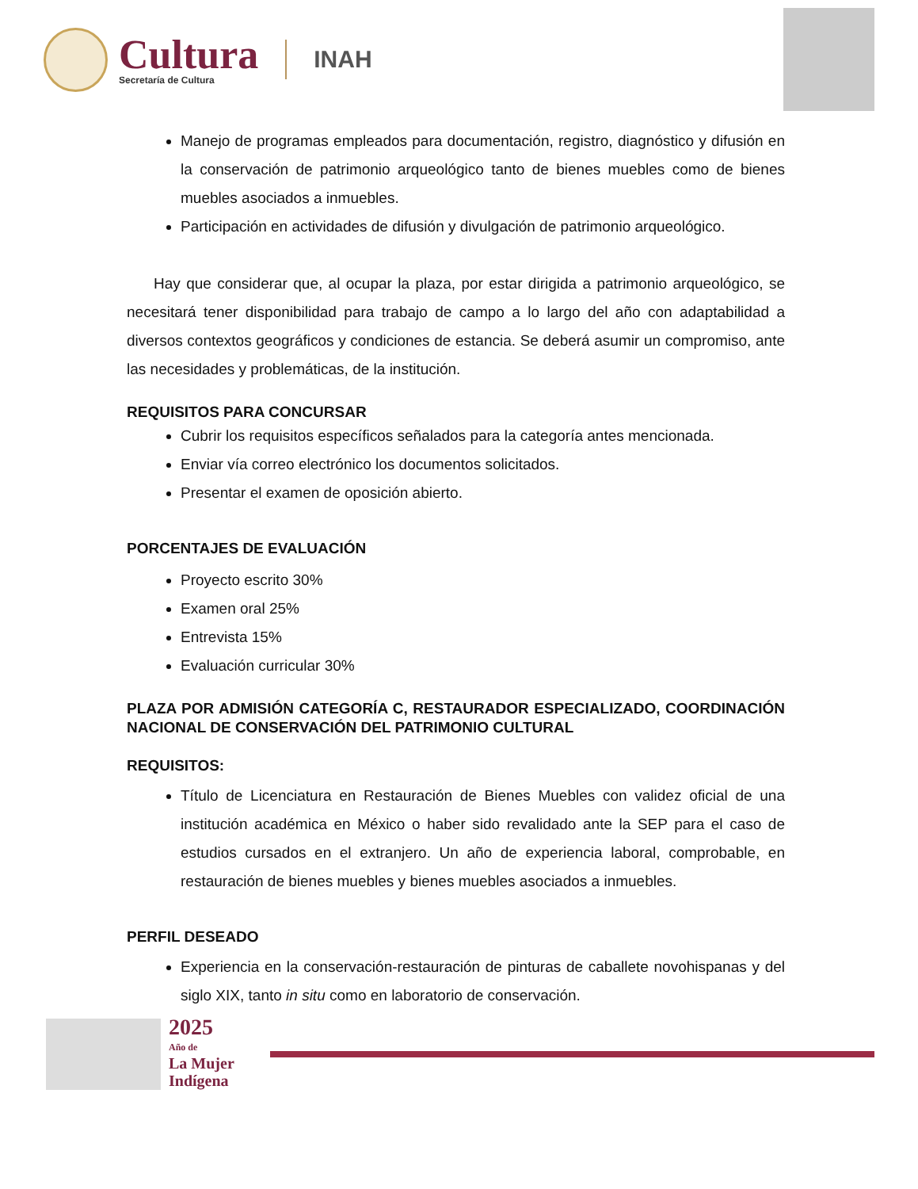Cultura
Secretaría de Cultura
INAH
Manejo de programas empleados para documentación, registro, diagnóstico y difusión en la conservación de patrimonio arqueológico tanto de bienes muebles como de bienes muebles asociados a inmuebles.
Participación en actividades de difusión y divulgación de patrimonio arqueológico.
Hay que considerar que, al ocupar la plaza, por estar dirigida a patrimonio arqueológico, se necesitará tener disponibilidad para trabajo de campo a lo largo del año con adaptabilidad a diversos contextos geográficos y condiciones de estancia. Se deberá asumir un compromiso, ante las necesidades y problemáticas, de la institución.
REQUISITOS PARA CONCURSAR
Cubrir los requisitos específicos señalados para la categoría antes mencionada.
Enviar vía correo electrónico los documentos solicitados.
Presentar el examen de oposición abierto.
PORCENTAJES DE EVALUACIÓN
Proyecto escrito 30%
Examen oral 25%
Entrevista 15%
Evaluación curricular 30%
PLAZA POR ADMISIÓN CATEGORÍA C, RESTAURADOR ESPECIALIZADO, COORDINACIÓN NACIONAL DE CONSERVACIÓN DEL PATRIMONIO CULTURAL
REQUISITOS:
Título de Licenciatura en Restauración de Bienes Muebles con validez oficial de una institución académica en México o haber sido revalidado ante la SEP para el caso de estudios cursados en el extranjero. Un año de experiencia laboral, comprobable, en restauración de bienes muebles y bienes muebles asociados a inmuebles.
PERFIL DESEADO
Experiencia en la conservación-restauración de pinturas de caballete novohispanas y del siglo XIX, tanto in situ como en laboratorio de conservación.
2025
Año de
La Mujer
Indígena